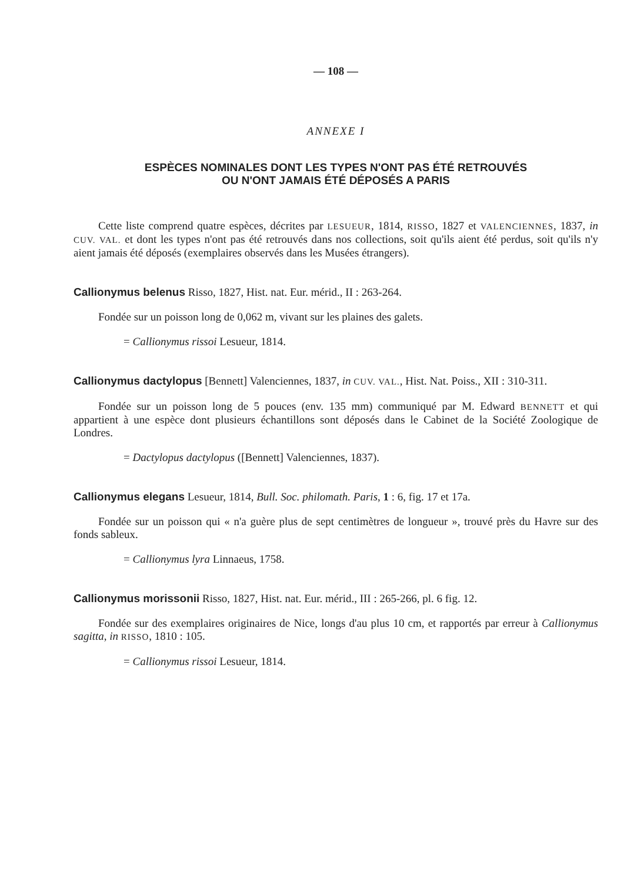— 108 —
ANNEXE I
ESPÈCES NOMINALES DONT LES TYPES N'ONT PAS ÉTÉ RETROUVÉS
OU N'ONT JAMAIS ÉTÉ DÉPOSÉS A PARIS
Cette liste comprend quatre espèces, décrites par LESUEUR, 1814, RISSO, 1827 et VALENCIENNES, 1837, in CUV. VAL. et dont les types n'ont pas été retrouvés dans nos collections, soit qu'ils aient été perdus, soit qu'ils n'y aient jamais été déposés (exemplaires observés dans les Musées étrangers).
Callionymus belenus Risso, 1827, Hist. nat. Eur. mérid., II : 263-264.
Fondée sur un poisson long de 0,062 m, vivant sur les plaines des galets.
= Callionymus rissoi Lesueur, 1814.
Callionymus dactylopus [Bennett] Valenciennes, 1837, in CUV. VAL., Hist. Nat. Poiss., XII : 310-311.
Fondée sur un poisson long de 5 pouces (env. 135 mm) communiqué par M. Edward BENNETT et qui appartient à une espèce dont plusieurs échantillons sont déposés dans le Cabinet de la Société Zoologique de Londres.
= Dactylopus dactylopus ([Bennett] Valenciennes, 1837).
Callionymus elegans Lesueur, 1814, Bull. Soc. philomath. Paris, 1 : 6, fig. 17 et 17a.
Fondée sur un poisson qui « n'a guère plus de sept centimètres de longueur », trouvé près du Havre sur des fonds sableux.
= Callionymus lyra Linnaeus, 1758.
Callionymus morissonii Risso, 1827, Hist. nat. Eur. mérid., III : 265-266, pl. 6 fig. 12.
Fondée sur des exemplaires originaires de Nice, longs d'au plus 10 cm, et rapportés par erreur à Callionymus sagitta, in RISSO, 1810 : 105.
= Callionymus rissoi Lesueur, 1814.